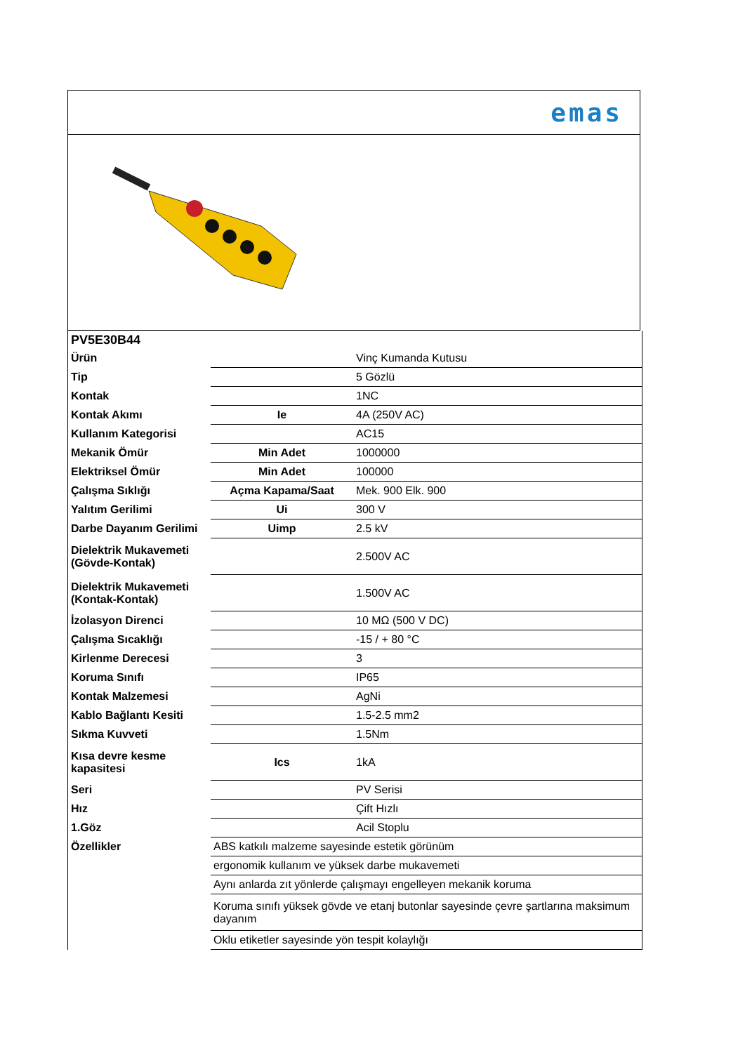emas
| PV5E30B44 | | |
| Ürün | | Vinç Kumanda Kutusu |
| Tip | | 5 Gözlü |
| Kontak | | 1NC |
| Kontak Akımı | Ie | 4A (250V AC) |
| Kullanım Kategorisi | | AC15 |
| Mekanik Ömür | Min Adet | 1000000 |
| Elektriksel Ömür | Min Adet | 100000 |
| Çalışma Sıklığı | Açma Kapama/Saat | Mek. 900 Elk. 900 |
| Yalıtım Gerilimi | Ui | 300 V |
| Darbe Dayanım Gerilimi | Uimp | 2.5 kV |
| Dielektrik Mukavemeti (Gövde-Kontak) | | 2.500V AC |
| Dielektrik Mukavemeti (Kontak-Kontak) | | 1.500V AC |
| İzolasyon Direnci | | 10 MΩ (500 V DC) |
| Çalışma Sıcaklığı | | -15 / + 80 °C |
| Kirlenme Derecesi | | 3 |
| Koruma Sınıfı | | IP65 |
| Kontak Malzemesi | | AgNi |
| Kablo Bağlantı Kesiti | | 1.5-2.5 mm2 |
| Sıkma Kuvveti | | 1.5Nm |
| Kısa devre kesme kapasitesi | Ics | 1kA |
| Seri | | PV Serisi |
| Hız | | Çift Hızlı |
| 1.Göz | | Acil Stoplu |
| Özellikler | ABS katkılı malzeme sayesinde estetik görünüm | |
| | ergonomik kullanım ve yüksek darbe mukavemeti | |
| | Aynı anlarda zıt yönlerde çalışmayı engelleyen mekanik koruma | |
| | Koruma sınıfı yüksek gövde ve etanj butonlar sayesinde çevre şartlarına maksimum dayanım | |
| | Oklu etiketler sayesinde yön tespit kolaylığı | |